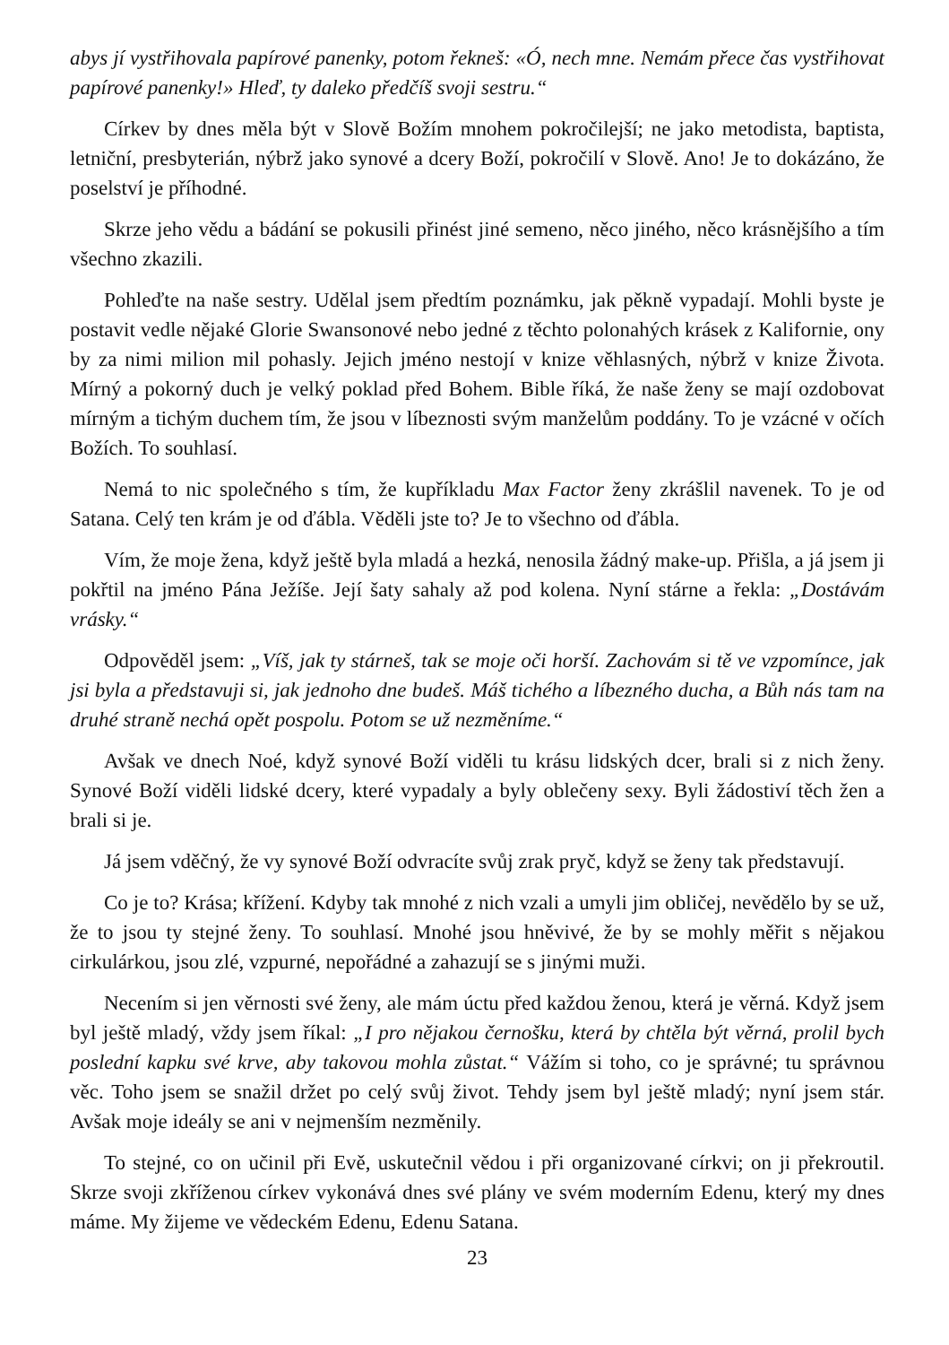abys jí vystřihovala papírové panenky, potom řekneš: «Ó, nech mne. Nemám přece čas vystřihovat papírové panenky!» Hleď, ty daleko předčíš svoji sestru.“
Církev by dnes měla být v Slově Božím mnohem pokročilejší; ne jako metodista, baptista, letniční, presbyterián, nýbrž jako synové a dcery Boží, pokročilí v Slově. Ano! Je to dokázáno, že poselství je příhodné.
Skrze jeho vědu a bádání se pokusili přinést jiné semeno, něco jiného, něco krásnějšího a tím všechno zkazili.
Pohleďte na naše sestry. Udělal jsem předtím poznámku, jak pěkně vypadají. Mohli byste je postavit vedle nějaké Glorie Swansonové nebo jedné z těchto polonahých krásek z Kalifornie, ony by za nimi milion mil pohasly. Jejich jméno nestojí v knize věhlasných, nýbrž v knize Života. Mírný a pokorný duch je velký poklad před Bohem. Bible říká, že naše ženy se mají ozdobovat mírným a tichým duchem tím, že jsou v líbeznosti svým manželům poddány. To je vzácné v očích Božích. To souhlasí.
Nemá to nic společného s tím, že kupříkladu Max Factor ženy zkrášlil navenek. To je od Satana. Celý ten krám je od ďábla. Věděli jste to? Je to všechno od ďábla.
Vím, že moje žena, když ještě byla mladá a hezká, nenosila žádný make-up. Přišla, a já jsem ji pokřtil na jméno Pána Ježíše. Její šaty sahaly až pod kolena. Nyní stárne a řekla: „Dostávám vrásky.“
Odpověděl jsem: „Víš, jak ty stárneš, tak se moje oči horší. Zachovám si tě ve vzpomínce, jak jsi byla a představuji si, jak jednoho dne budeš. Máš tichého a líbezného ducha, a Bůh nás tam na druhé straně nechá opět pospolu. Potom se už nezměníme.“
Avšak ve dnech Noé, když synové Boží viděli tu krásu lidských dcer, brali si z nich ženy. Synové Boží viděli lidské dcery, které vypadaly a byly oblečeny sexy. Byli žádostiví těch žen a brali si je.
Já jsem vděčný, že vy synové Boží odvracíte svůj zrak pryč, když se ženy tak představují.
Co je to? Krása; křížení. Kdyby tak mnohé z nich vzali a umyli jim obličej, nevědělo by se už, že to jsou ty stejné ženy. To souhlasí. Mnohé jsou hněvivé, že by se mohly měřit s nějakou cirkulárkou, jsou zlé, vzpurné, nepořádné a zahazují se s jinými muži.
Necením si jen věrnosti své ženy, ale mám úctu před každou ženou, která je věrná. Když jsem byl ještě mladý, vždy jsem říkal: „I pro nějakou černošku, která by chtěla být věrná, prolil bych poslední kapku své krve, aby takovou mohla zůstat.“ Vážím si toho, co je správné; tu správnou věc. Toho jsem se snažil držet po celý svůj život. Tehdy jsem byl ještě mladý; nyní jsem stár. Avšak moje ideály se ani v nejmenším nezměnily.
To stejné, co on učinil při Evě, uskutečnil vědou i při organizované církvi; on ji překroutil. Skrze svoji zkříženou církev vykonává dnes své plány ve svém moderním Edenu, který my dnes máme. My žijeme ve vědeckém Edenu, Edenu Satana.
23